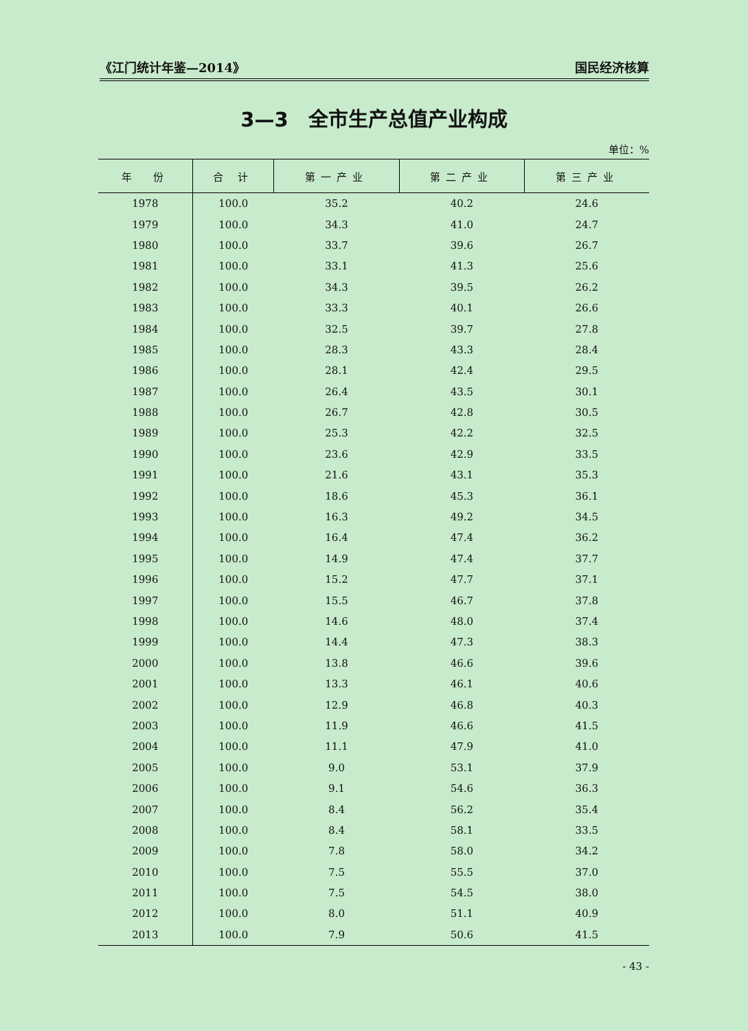《江门统计年鉴—2014》 国民经济核算
3—3　全市生产总值产业构成
单位：%
| 年 份 | 合 计 | 第一产业 | 第二产业 | 第三产业 |
| --- | --- | --- | --- | --- |
| 1978 | 100.0 | 35.2 | 40.2 | 24.6 |
| 1979 | 100.0 | 34.3 | 41.0 | 24.7 |
| 1980 | 100.0 | 33.7 | 39.6 | 26.7 |
| 1981 | 100.0 | 33.1 | 41.3 | 25.6 |
| 1982 | 100.0 | 34.3 | 39.5 | 26.2 |
| 1983 | 100.0 | 33.3 | 40.1 | 26.6 |
| 1984 | 100.0 | 32.5 | 39.7 | 27.8 |
| 1985 | 100.0 | 28.3 | 43.3 | 28.4 |
| 1986 | 100.0 | 28.1 | 42.4 | 29.5 |
| 1987 | 100.0 | 26.4 | 43.5 | 30.1 |
| 1988 | 100.0 | 26.7 | 42.8 | 30.5 |
| 1989 | 100.0 | 25.3 | 42.2 | 32.5 |
| 1990 | 100.0 | 23.6 | 42.9 | 33.5 |
| 1991 | 100.0 | 21.6 | 43.1 | 35.3 |
| 1992 | 100.0 | 18.6 | 45.3 | 36.1 |
| 1993 | 100.0 | 16.3 | 49.2 | 34.5 |
| 1994 | 100.0 | 16.4 | 47.4 | 36.2 |
| 1995 | 100.0 | 14.9 | 47.4 | 37.7 |
| 1996 | 100.0 | 15.2 | 47.7 | 37.1 |
| 1997 | 100.0 | 15.5 | 46.7 | 37.8 |
| 1998 | 100.0 | 14.6 | 48.0 | 37.4 |
| 1999 | 100.0 | 14.4 | 47.3 | 38.3 |
| 2000 | 100.0 | 13.8 | 46.6 | 39.6 |
| 2001 | 100.0 | 13.3 | 46.1 | 40.6 |
| 2002 | 100.0 | 12.9 | 46.8 | 40.3 |
| 2003 | 100.0 | 11.9 | 46.6 | 41.5 |
| 2004 | 100.0 | 11.1 | 47.9 | 41.0 |
| 2005 | 100.0 | 9.0 | 53.1 | 37.9 |
| 2006 | 100.0 | 9.1 | 54.6 | 36.3 |
| 2007 | 100.0 | 8.4 | 56.2 | 35.4 |
| 2008 | 100.0 | 8.4 | 58.1 | 33.5 |
| 2009 | 100.0 | 7.8 | 58.0 | 34.2 |
| 2010 | 100.0 | 7.5 | 55.5 | 37.0 |
| 2011 | 100.0 | 7.5 | 54.5 | 38.0 |
| 2012 | 100.0 | 8.0 | 51.1 | 40.9 |
| 2013 | 100.0 | 7.9 | 50.6 | 41.5 |
- 43 -